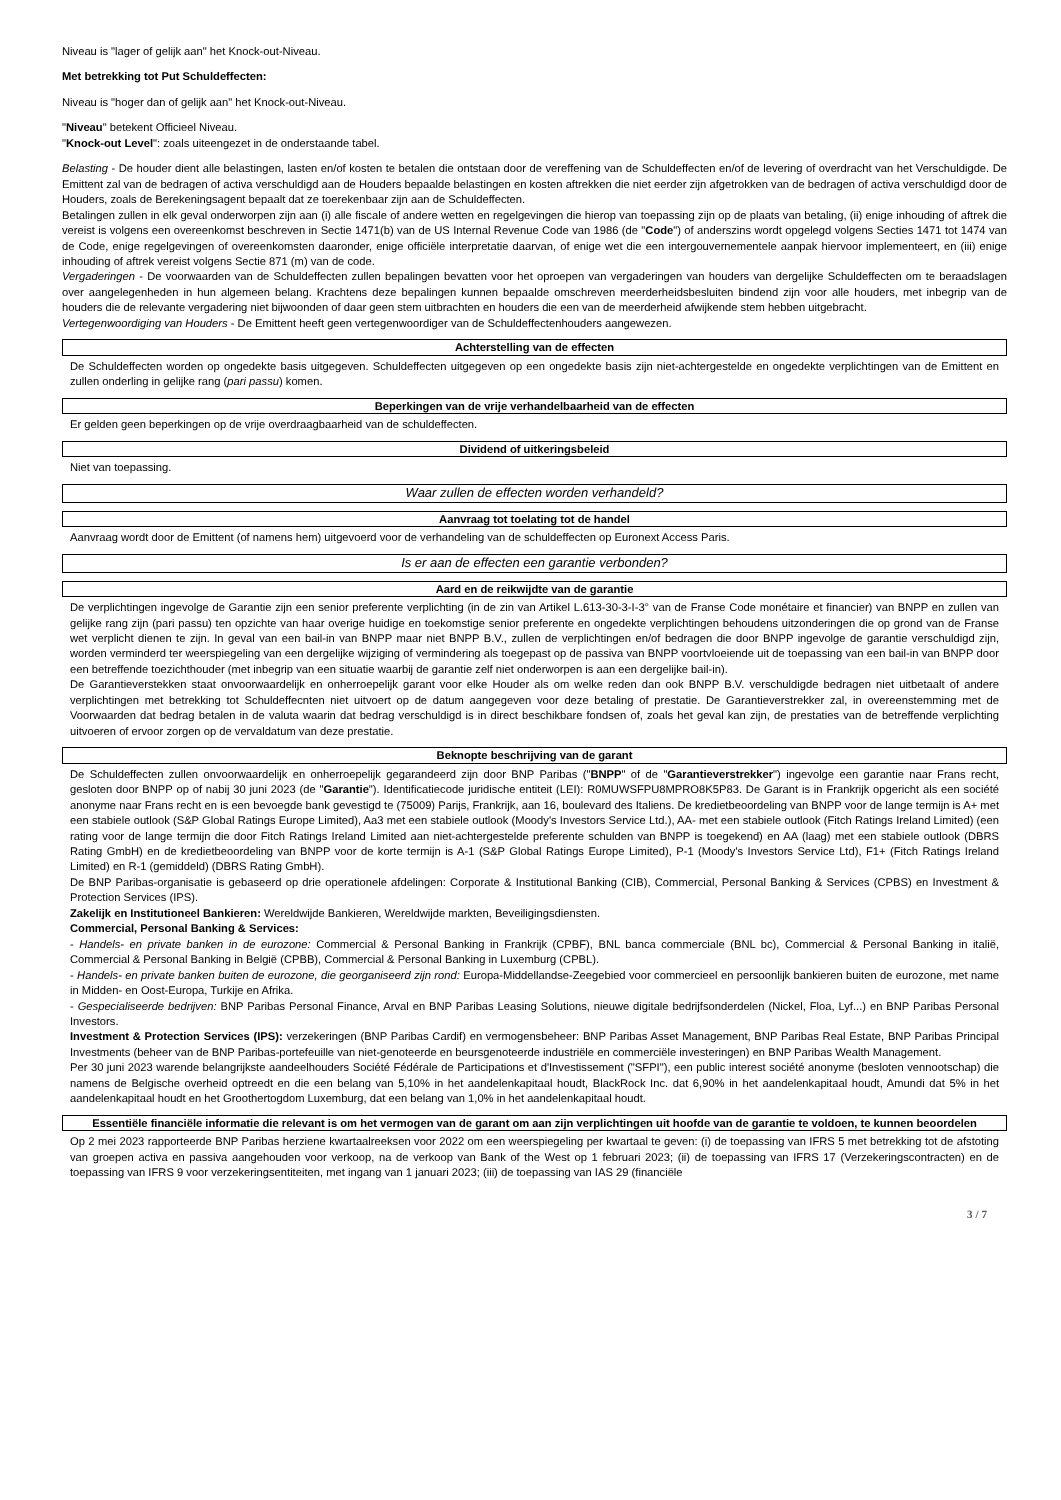Niveau is "lager of gelijk aan" het Knock-out-Niveau.
Met betrekking tot Put Schuldeffecten:
Niveau is "hoger dan of gelijk aan" het Knock-out-Niveau.
"Niveau" betekent Officieel Niveau.
"Knock-out Level": zoals uiteengezet in de onderstaande tabel.
Belasting - De houder dient alle belastingen, lasten en/of kosten te betalen die ontstaan door de vereffening van de Schuldeffecten en/of de levering of overdracht van het Verschuldigde. De Emittent zal van de bedragen of activa verschuldigd aan de Houders bepaalde belastingen en kosten aftrekken die niet eerder zijn afgetrokken van de bedragen of activa verschuldigd door de Houders, zoals de Berekeningsagent bepaalt dat ze toerekenbaar zijn aan de Schuldeffecten.
Betalingen zullen in elk geval onderworpen zijn aan (i) alle fiscale of andere wetten en regelgevingen die hierop van toepassing zijn op de plaats van betaling, (ii) enige inhouding of aftrek die vereist is volgens een overeenkomst beschreven in Sectie 1471(b) van de US Internal Revenue Code van 1986 (de "Code") of anderszins wordt opgelegd volgens Secties 1471 tot 1474 van de Code, enige regelgevingen of overeenkomsten daaronder, enige officiële interpretatie daarvan, of enige wet die een intergouvernementele aanpak hiervoor implementeert, en (iii) enige inhouding of aftrek vereist volgens Sectie 871 (m) van de code.
Vergaderingen - De voorwaarden van de Schuldeffecten zullen bepalingen bevatten voor het oproepen van vergaderingen van houders van dergelijke Schuldeffecten om te beraadslagen over aangelegenheden in hun algemeen belang. Krachtens deze bepalingen kunnen bepaalde omschreven meerderheidsbesluiten bindend zijn voor alle houders, met inbegrip van de houders die de relevante vergadering niet bijwoonden of daar geen stem uitbrachten en houders die een van de meerderheid afwijkende stem hebben uitgebracht.
Vertegenwoordiging van Houders - De Emittent heeft geen vertegenwoordiger van de Schuldeffectenhouders aangewezen.
Achterstelling van de effecten
De Schuldeffecten worden op ongedekte basis uitgegeven. Schuldeffecten uitgegeven op een ongedekte basis zijn niet-achtergestelde en ongedekte verplichtingen van de Emittent en zullen onderling in gelijke rang (pari passu) komen.
Beperkingen van de vrije verhandelbaarheid van de effecten
Er gelden geen beperkingen op de vrije overdraagbaarheid van de schuldeffecten.
Dividend of uitkeringsbeleid
Niet van toepassing.
Waar zullen de effecten worden verhandeld?
Aanvraag tot toelating tot de handel
Aanvraag wordt door de Emittent (of namens hem) uitgevoerd voor de verhandeling van de schuldeffecten op Euronext Access Paris.
Is er aan de effecten een garantie verbonden?
Aard en de reikwijdte van de garantie
De verplichtingen ingevolge de Garantie zijn een senior preferente verplichting (in de zin van Artikel L.613-30-3-I-3° van de Franse Code monétaire et financier) van BNPP en zullen van gelijke rang zijn (pari passu) ten opzichte van haar overige huidige en toekomstige senior preferente en ongedekte verplichtingen behoudens uitzonderingen die op grond van de Franse wet verplicht dienen te zijn. In geval van een bail-in van BNPP maar niet BNPP B.V., zullen de verplichtingen en/of bedragen die door BNPP ingevolge de garantie verschuldigd zijn, worden verminderd ter weerspiegeling van een dergelijke wijziging of vermindering als toegepast op de passiva van BNPP voortvloeiende uit de toepassing van een bail-in van BNPP door een betreffende toezichthouder (met inbegrip van een situatie waarbij de garantie zelf niet onderworpen is aan een dergelijke bail-in).
De Garantieverstekken staat onvoorwaardelijk en onherroepelijk garant voor elke Houder als om welke reden dan ook BNPP B.V. verschuldigde bedragen niet uitbetaalt of andere verplichtingen met betrekking tot Schuldeffecnten niet uitvoert op de datum aangegeven voor deze betaling of prestatie. De Garantieverstrekker zal, in overeenstemming met de Voorwaarden dat bedrag betalen in de valuta waarin dat bedrag verschuldigd is in direct beschikbare fondsen of, zoals het geval kan zijn, de prestaties van de betreffende verplichting uitvoeren of ervoor zorgen op de vervaldatum van deze prestatie.
Beknopte beschrijving van de garant
De Schuldeffecten zullen onvoorwaardelijk en onherroepelijk gegarandeerd zijn door BNP Paribas ("BNPP" of de "Garantieverstrekker") ingevolge een garantie naar Frans recht, gesloten door BNPP op of nabij 30 juni 2023 (de "Garantie"). Identificatiecode juridische entiteit (LEI): R0MUWSFPU8MPRO8K5P83. De Garant is in Frankrijk opgericht als een société anonyme naar Frans recht en is een bevoegde bank gevestigd te (75009) Parijs, Frankrijk, aan 16, boulevard des Italiens. De kredietbeoordeling van BNPP voor de lange termijn is A+ met een stabiele outlook (S&P Global Ratings Europe Limited), Aa3 met een stabiele outlook (Moody's Investors Service Ltd.), AA- met een stabiele outlook (Fitch Ratings Ireland Limited) (een rating voor de lange termijn die door Fitch Ratings Ireland Limited aan niet-achtergestelde preferente schulden van BNPP is toegekend) en AA (laag) met een stabiele outlook (DBRS Rating GmbH) en de kredietbeoordeling van BNPP voor de korte termijn is A-1 (S&P Global Ratings Europe Limited), P-1 (Moody's Investors Service Ltd), F1+ (Fitch Ratings Ireland Limited) en R-1 (gemiddeld) (DBRS Rating GmbH).
De BNP Paribas-organisatie is gebaseerd op drie operationele afdelingen: Corporate & Institutional Banking (CIB), Commercial, Personal Banking & Services (CPBS) en Investment & Protection Services (IPS).
Zakelijk en Institutioneel Bankieren: Wereldwijde Bankieren, Wereldwijde markten, Beveiligingsdiensten.
Commercial, Personal Banking & Services:
- Handels- en private banken in de eurozone: Commercial & Personal Banking in Frankrijk (CPBF), BNL banca commerciale (BNL bc), Commercial & Personal Banking in italië, Commercial & Personal Banking in België (CPBB), Commercial & Personal Banking in Luxemburg (CPBL).
- Handels- en private banken buiten de eurozone, die georganiseerd zijn rond: Europa-Middellandse-Zeegebied voor commercieel en persoonlijk bankieren buiten de eurozone, met name in Midden- en Oost-Europa, Turkije en Afrika.
- Gespecialiseerde bedrijven: BNP Paribas Personal Finance, Arval en BNP Paribas Leasing Solutions, nieuwe digitale bedrijfsonderdelen (Nickel, Floa, Lyf...) en BNP Paribas Personal Investors.
Investment & Protection Services (IPS): verzekeringen (BNP Paribas Cardif) en vermogensbeheer: BNP Paribas Asset Management, BNP Paribas Real Estate, BNP Paribas Principal Investments (beheer van de BNP Paribas-portefeuille van niet-genoteerde en beursgenoteerde industriële en commerciële investeringen) en BNP Paribas Wealth Management.
Per 30 juni 2023 warende belangrijkste aandeelhouders Société Fédérale de Participations et d'Investissement ("SFPI"), een public interest société anonyme (besloten vennootschap) die namens de Belgische overheid optreedt en die een belang van 5,10% in het aandelenkapitaal houdt, BlackRock Inc. dat 6,90% in het aandelenkapitaal houdt, Amundi dat 5% in het aandelenkapitaal houdt en het Groothertogdom Luxemburg, dat een belang van 1,0% in het aandelenkapitaal houdt.
Essentiële financiële informatie die relevant is om het vermogen van de garant om aan zijn verplichtingen uit hoofde van de garantie te voldoen, te kunnen beoordelen
Op 2 mei 2023 rapporteerde BNP Paribas herziene kwartaalreeksen voor 2022 om een weerspiegeling per kwartaal te geven: (i) de toepassing van IFRS 5 met betrekking tot de afstoting van groepen activa en passiva aangehouden voor verkoop, na de verkoop van Bank of the West op 1 februari 2023; (ii) de toepassing van IFRS 17 (Verzekeringscontracten) en de toepassing van IFRS 9 voor verzekeringsentiteiten, met ingang van 1 januari 2023; (iii) de toepassing van IAS 29 (financiële
3 / 7